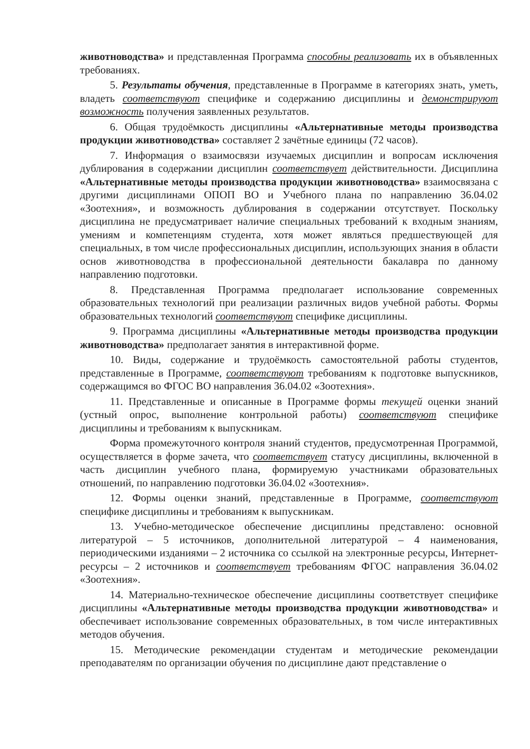животноводства» и представленная Программа способны реализовать их в объявленных требованиях.
5. Результаты обучения, представленные в Программе в категориях знать, уметь, владеть соответствуют специфике и содержанию дисциплины и демонстрируют возможность получения заявленных результатов.
6. Общая трудоёмкость дисциплины «Альтернативные методы производства продукции животноводства» составляет 2 зачётные единицы (72 часов).
7. Информация о взаимосвязи изучаемых дисциплин и вопросам исключения дублирования в содержании дисциплин соответствует действительности. Дисциплина «Альтернативные методы производства продукции животноводства» взаимосвязана с другими дисциплинами ОПОП ВО и Учебного плана по направлению 36.04.02 «Зоотехния», и возможность дублирования в содержании отсутствует. Поскольку дисциплина не предусматривает наличие специальных требований к входным знаниям, умениям и компетенциям студента, хотя может являться предшествующей для специальных, в том числе профессиональных дисциплин, использующих знания в области основ животноводства в профессиональной деятельности бакалавра по данному направлению подготовки.
8. Представленная Программа предполагает использование современных образовательных технологий при реализации различных видов учебной работы. Формы образовательных технологий соответствуют специфике дисциплины.
9. Программа дисциплины «Альтернативные методы производства продукции животноводства» предполагает занятия в интерактивной форме.
10. Виды, содержание и трудоёмкость самостоятельной работы студентов, представленные в Программе, соответствуют требованиям к подготовке выпускников, содержащимся во ФГОС ВО направления 36.04.02 «Зоотехния».
11. Представленные и описанные в Программе формы текущей оценки знаний (устный опрос, выполнение контрольной работы) соответствуют специфике дисциплины и требованиям к выпускникам.
Форма промежуточного контроля знаний студентов, предусмотренная Программой, осуществляется в форме зачета, что соответствует статусу дисциплины, включенной в часть дисциплин учебного плана, формируемую участниками образовательных отношений, по направлению подготовки 36.04.02 «Зоотехния».
12. Формы оценки знаний, представленные в Программе, соответствуют специфике дисциплины и требованиям к выпускникам.
13. Учебно-методическое обеспечение дисциплины представлено: основной литературой – 5 источников, дополнительной литературой – 4 наименования, периодическими изданиями – 2 источника со ссылкой на электронные ресурсы, Интернет-ресурсы – 2 источников и соответствует требованиям ФГОС направления 36.04.02 «Зоотехния».
14. Материально-техническое обеспечение дисциплины соответствует специфике дисциплины «Альтернативные методы производства продукции животноводства» и обеспечивает использование современных образовательных, в том числе интерактивных методов обучения.
15. Методические рекомендации студентам и методические рекомендации преподавателям по организации обучения по дисциплине дают представление о